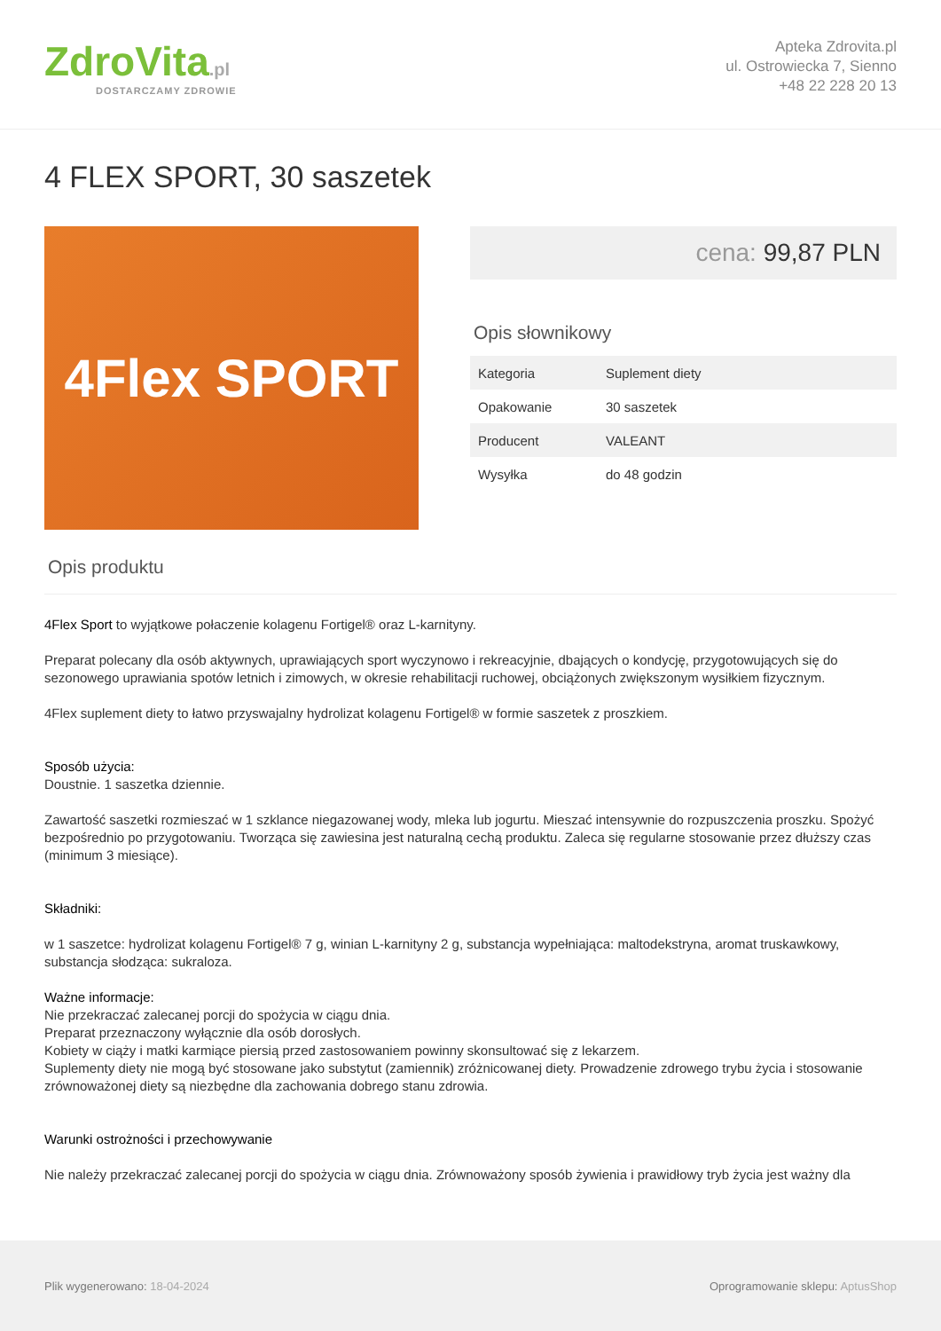ZdroVita.pl
DOSTARCZAMY ZDROWIE
Apteka Zdrovita.pl
ul. Ostrowiecka 7, Sienno
+48 22 228 20 13
4 FLEX SPORT, 30 saszetek
4Flex SPORT
cena: 99,87 PLN
Opis słownikowy
| Kategoria | Suplement diety |
| Opakowanie | 30 saszetek |
| Producent | VALEANT |
| Wysyłka | do 48 godzin |
Opis produktu
4Flex Sport to wyjątkowe połaczenie kolagenu Fortigel® oraz L-karnityny.
Preparat polecany dla osób aktywnych, uprawiających sport wyczynowo i rekreacyjnie, dbających o kondycję, przygotowujących się do sezonowego uprawiania spotów letnich i zimowych, w okresie rehabilitacji ruchowej, obciążonych zwiększonym wysiłkiem fizycznym.
4Flex suplement diety to łatwo przyswajalny hydrolizat kolagenu Fortigel® w formie saszetek z proszkiem.
Sposób użycia:
Doustnie. 1 saszetka dziennie.
Zawartość saszetki rozmieszać w 1 szklance niegazowanej wody, mleka lub jogurtu. Mieszać intensywnie do rozpuszczenia proszku. Spożyć bezpośrednio po przygotowaniu. Tworząca się zawiesina jest naturalną cechą produktu. Zaleca się regularne stosowanie przez dłuższy czas (minimum 3 miesiące).
Składniki:
w 1 saszetce: hydrolizat kolagenu Fortigel® 7 g, winian L-karnityny 2 g, substancja wypełniająca: maltodekstryna, aromat truskawkowy, substancja słodząca: sukraloza.
Ważne informacje:
Nie przekraczać zalecanej porcji do spożycia w ciągu dnia.
Preparat przeznaczony wyłącznie dla osób dorosłych.
Kobiety w ciąży i matki karmiące piersią przed zastosowaniem powinny skonsultować się z lekarzem.
Suplementy diety nie mogą być stosowane jako substytut (zamiennik) zróżnicowanej diety. Prowadzenie zdrowego trybu życia i stosowanie zrównoważonej diety są niezbędne dla zachowania dobrego stanu zdrowia.
Warunki ostrożności i przechowywanie
Nie należy przekraczać zalecanej porcji do spożycia w ciągu dnia. Zrównoważony sposób żywienia i prawidłowy tryb życia jest ważny dla
Plik wygenerowano: 18-04-2024
Oprogramowanie sklepu: AptusShop